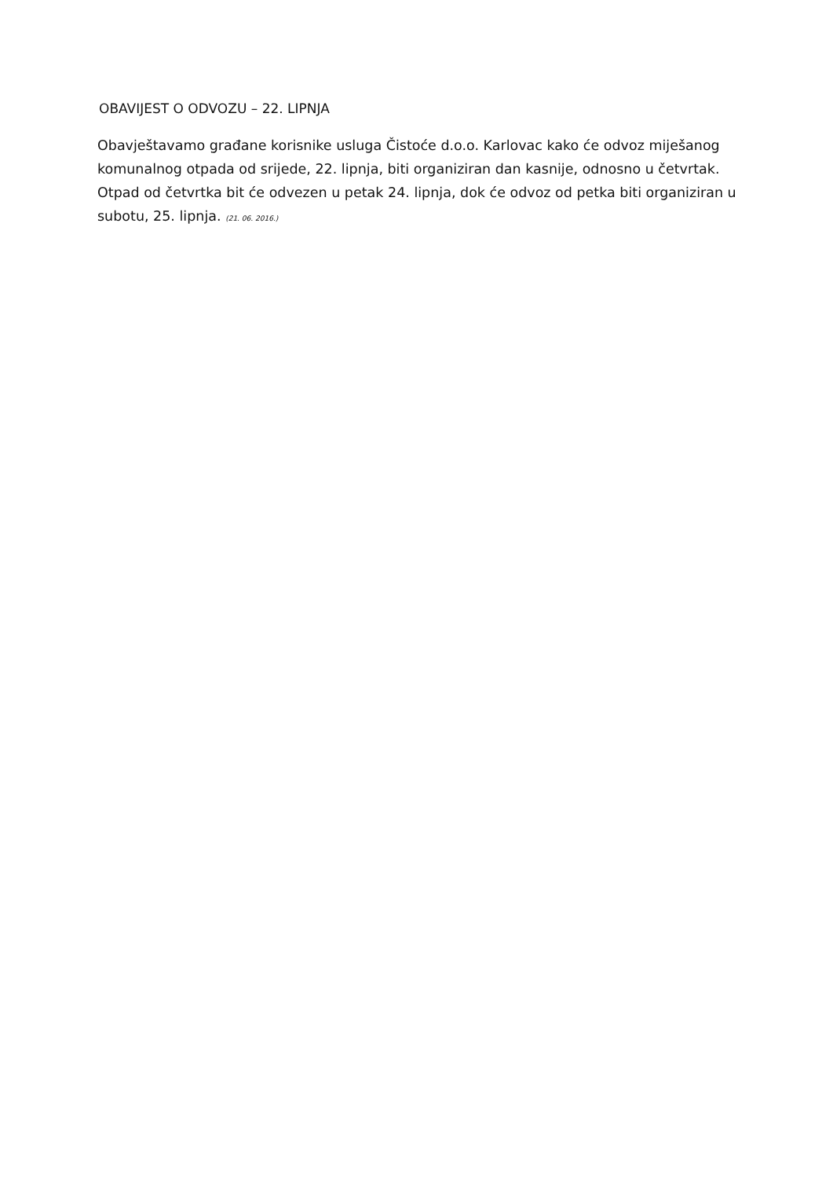OBAVIJEST O ODVOZU – 22. LIPNJA
Obavještavamo građane korisnike usluga Čistoće d.o.o. Karlovac kako će odvoz miješanog komunalnog otpada od srijede, 22. lipnja, biti organiziran dan kasnije, odnosno u četvrtak. Otpad od četvrtka bit će odvezen u petak 24. lipnja, dok će odvoz od petka biti organiziran u subotu, 25. lipnja. (21. 06. 2016.)